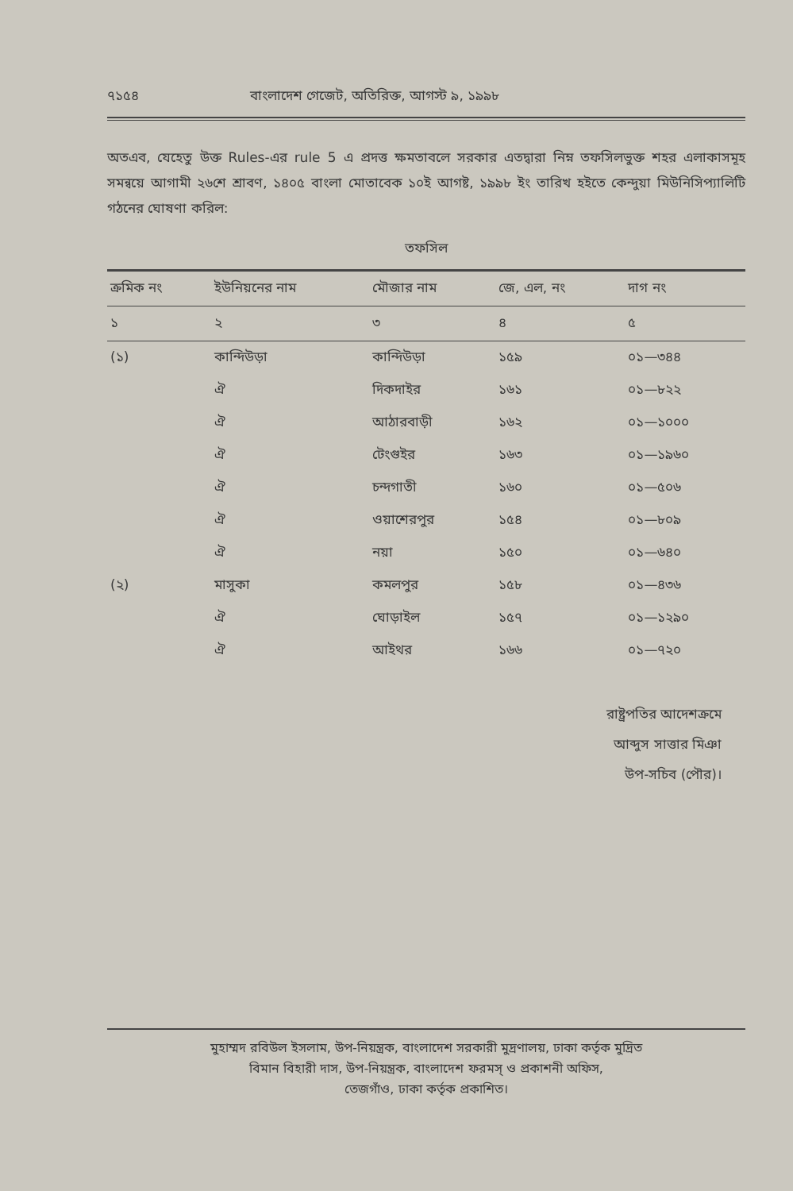৭১৫৪ বাংলাদেশ গেজেট, অতিরিক্ত, আগস্ট ৯, ১৯৯৮
অতএব, যেহেতু উক্ত Rules-এর rule 5 এ প্রদত্ত ক্ষমতাবলে সরকার এতদ্বারা নিম্ন তফসিলভুক্ত শহর এলাকাসমূহ সমন্বয়ে আগামী ২৬শে শ্রাবণ, ১৪০৫ বাংলা মোতাবেক ১০ই আগষ্ট, ১৯৯৮ ইং তারিখ হইতে কেন্দুয়া মিউনিসিপ্যালিটি গঠনের ঘোষণা করিল:
তফসিল
| ক্রমিক নং | ইউনিয়নের নাম | মৌজার নাম | জে, এল, নং | দাগ নং |
| --- | --- | --- | --- | --- |
| ১ | ২ | ৩ | ৪ | ৫ |
| (১) | কান্দিউড়া | কান্দিউড়া | ১৫৯ | ০১—৩৪৪ |
| | ঐ | দিকদাইর | ১৬১ | ০১—৮২২ |
| | ঐ | আঠারবাড়ী | ১৬২ | ০১—১০০০ |
| | ঐ | টেংগুইর | ১৬৩ | ০১—১৯৬০ |
| | ঐ | চন্দগাতী | ১৬০ | ০১—৫০৬ |
| | ঐ | ওয়াশেরপুর | ১৫৪ | ০১—৮০৯ |
| | ঐ | নয়া | ১৫০ | ০১—৬৪০ |
| (২) | মাসুকা | কমলপুর | ১৫৮ | ০১—৪৩৬ |
| | ঐ | ঘোড়াইল | ১৫৭ | ০১—১২৯০ |
| | ঐ | আইথর | ১৬৬ | ০১—৭২০ |
রাষ্ট্রপতির আদেশক্রমে
আব্দুস সাত্তার মিঞা
উপ-সচিব (পৌর)।
মুহাম্মদ রবিউল ইসলাম, উপ-নিয়ন্ত্রক, বাংলাদেশ সরকারী মুদ্রণালয়, ঢাকা কর্তৃক মুদ্রিত
বিমান বিহারী দাস, উপ-নিয়ন্ত্রক, বাংলাদেশ ফরমস্ ও প্রকাশনী অফিস,
তেজগাঁও, ঢাকা কর্তৃক প্রকাশিত।